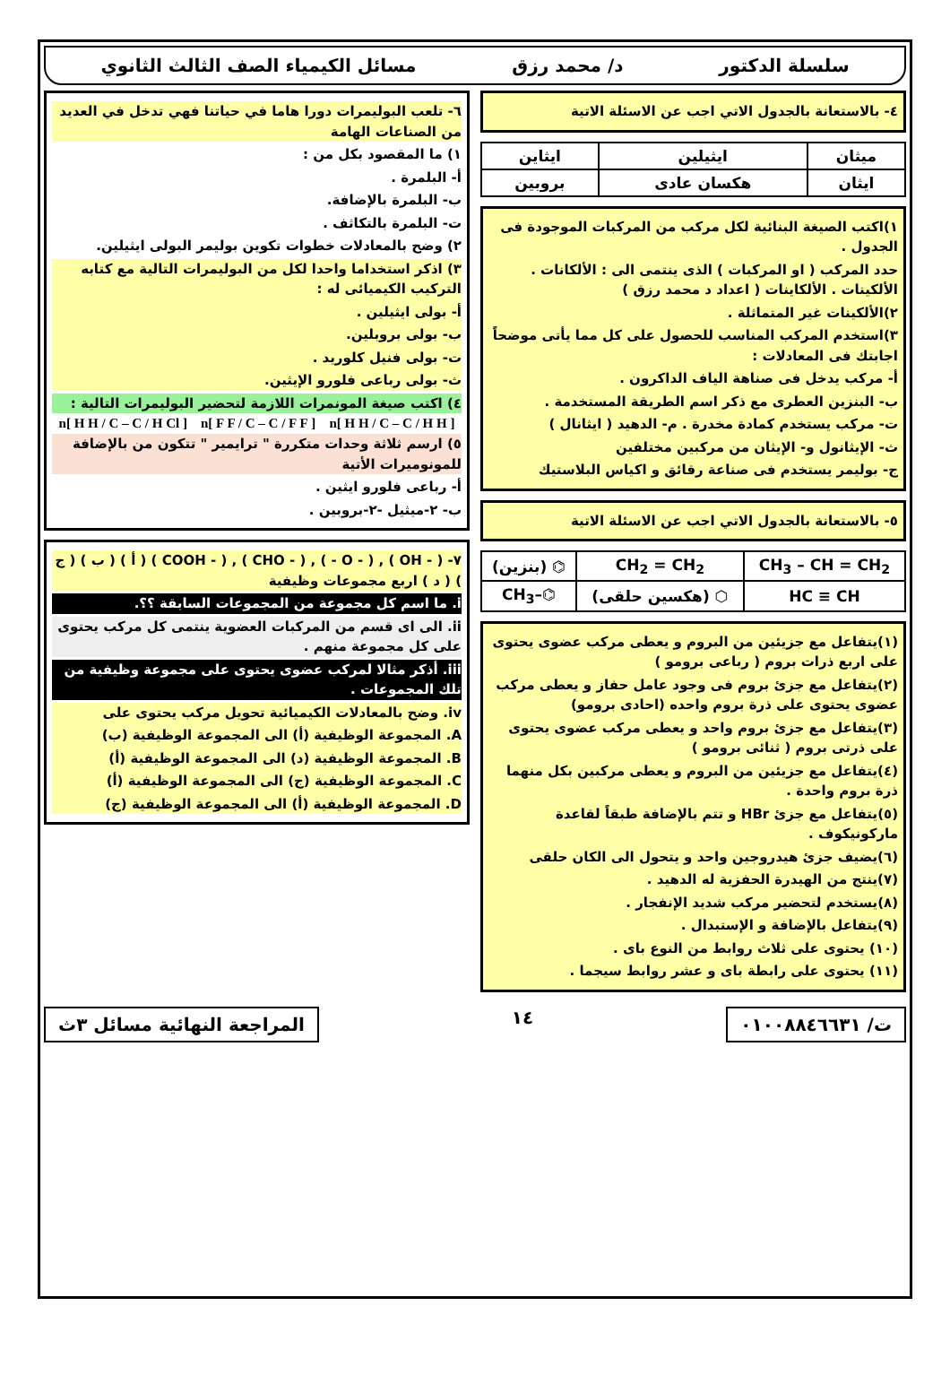سلسلة الدكتور د/ محمد رزق مسائل الكيمياء الصف الثالث الثانوي
٤- بالاستعانة بالجدول الاتي اجب عن الاسئلة الاتية
| ميثان | ايثيلين | ايثاين |
| ايثان | هكسان عادى | بروبين |
١)اكتب الصيغة البنائية لكل مركب من المركبات الموجودة فى الجدول .
حدد المركب ( او المركبات ) الذى ينتمى الى : الألكانات . الألكينات . الألكاينات ( اعداد د محمد رزق )
٢)الألكينات غير المتماثلة .
٣)استخدم المركب المناسب للحصول على كل مما يأتى موضحاً اجابتك فى المعادلات :
أ- مركب يدخل فى صناهة الياف الداكرون .
ب- البنزين العطرى مع ذكر اسم الطريقة المستخدمة .
ت- مركب يستخدم كمادة مخدرة . م- الدهيد ( ايثانال )
ث- الإيثانول و- الإيثان من مركبين مختلفين
ج- بوليمر يستخدم فى صناعة رقائق و اكياس البلاستيك
٥- بالاستعانة بالجدول الاتي اجب عن الاسئلة الاتية
| CH<sub>3</sub> – CH = CH<sub>2</sub> | CH<sub>2</sub> = CH<sub>2</sub> | ⌬ (بنزين) |
| HC ≡ CH | ⬡ (هكسين حلقى) | ⌬–CH<sub>3</sub> |
(١)يتفاعل مع جزيئين من البروم و يعطى مركب عضوى يحتوى على اربع ذرات بروم ( رباعى برومو )
(٢)يتفاعل مع جزئ بروم فى وجود عامل حفاز و يعطى مركب عضوى يحتوى على ذرة بروم واحده (احادى برومو)
(٣)يتفاعل مع جزئ بروم واحد و يعطى مركب عضوى يحتوى على ذرتى بروم ( ثنائى برومو )
(٤)يتفاعل مع جزيئين من البروم و يعطى مركبين بكل منهما ذرة بروم واحدة .
(٥)يتفاعل مع جزئ HBr و تتم بالإضافة طبقاً لقاعدة ماركونيكوف .
(٦)يضيف جزئ هيدروجين واحد و يتحول الى الكان حلقى
(٧)ينتج من الهيدرة الحفزية له الدهيد .
(٨)يستخدم لتحضير مركب شديد الإنفجار .
(٩)يتفاعل بالإضافة و الإستبدال .
(١٠) يحتوى على ثلاث روابط من النوع باى .
(١١) يحتوى على رابطة باى و عشر روابط سيجما .
٦- تلعب البوليمرات دورا هاما في حياتنا فهي تدخل في العديد من الصناعات الهامة
١) ما المقصود بكل من :
أ- البلمرة .
ب- البلمرة بالإضافة.
ت- البلمرة بالتكاثف .
٢) وضح بالمعادلات خطوات تكوين بوليمر البولى ايثيلين.
٣) اذكر استخداما واحدا لكل من البوليمرات التالية مع كتابه التركيب الكيميائى له :
أ- بولى ايثيلين .
ب- بولى بروبلين.
ت- بولى فنيل كلوريد .
ث- بولى رباعى فلورو الإيثين.
٤) اكتب صيغة المونمرات اللازمة لتحضير البوليمرات التالية :
[ H H / C – C / H H ]n [ F F / C – C / F F ]n [ H H / C – C / H Cl ]n
٥) ارسم ثلاثة وحدات متكررة " ترايمير " تتكون من بالإضافة للمونوميرات الأتية
أ- رباعى فلورو ايثين .
ب- ٢-ميثيل -٢-بروبين .
٧- ( - OH ) , ( - O - ) , ( - CHO ) , ( - COOH ) ( أ ) ( ب ) ( ج ) ( د ) اربع مجموعات وظيفية
i. ما اسم كل مجموعة من المجموعات السابقة ؟؟.
ii. الى اى قسم من المركبات العضوية ينتمى كل مركب يحتوى على كل مجموعة منهم .
iii. أذكر مثالا لمركب عضوى يحتوى على مجموعة وظيفية من تلك المجموعات .
iv. وضح بالمعادلات الكيميائية تحويل مركب يحتوى على
A. المجموعة الوظيفية (أ) الى المجموعة الوظيفية (ب)
B. المجموعة الوظيفية (د) الى المجموعة الوظيفية (أ)
C. المجموعة الوظيفية (ج) الى المجموعة الوظيفية (أ)
D. المجموعة الوظيفية (أ) الى المجموعة الوظيفية (ج)
ت/ ٠١٠٠٨٨٤٦٦٣١
١٤
المراجعة النهائية مسائل ٣ث